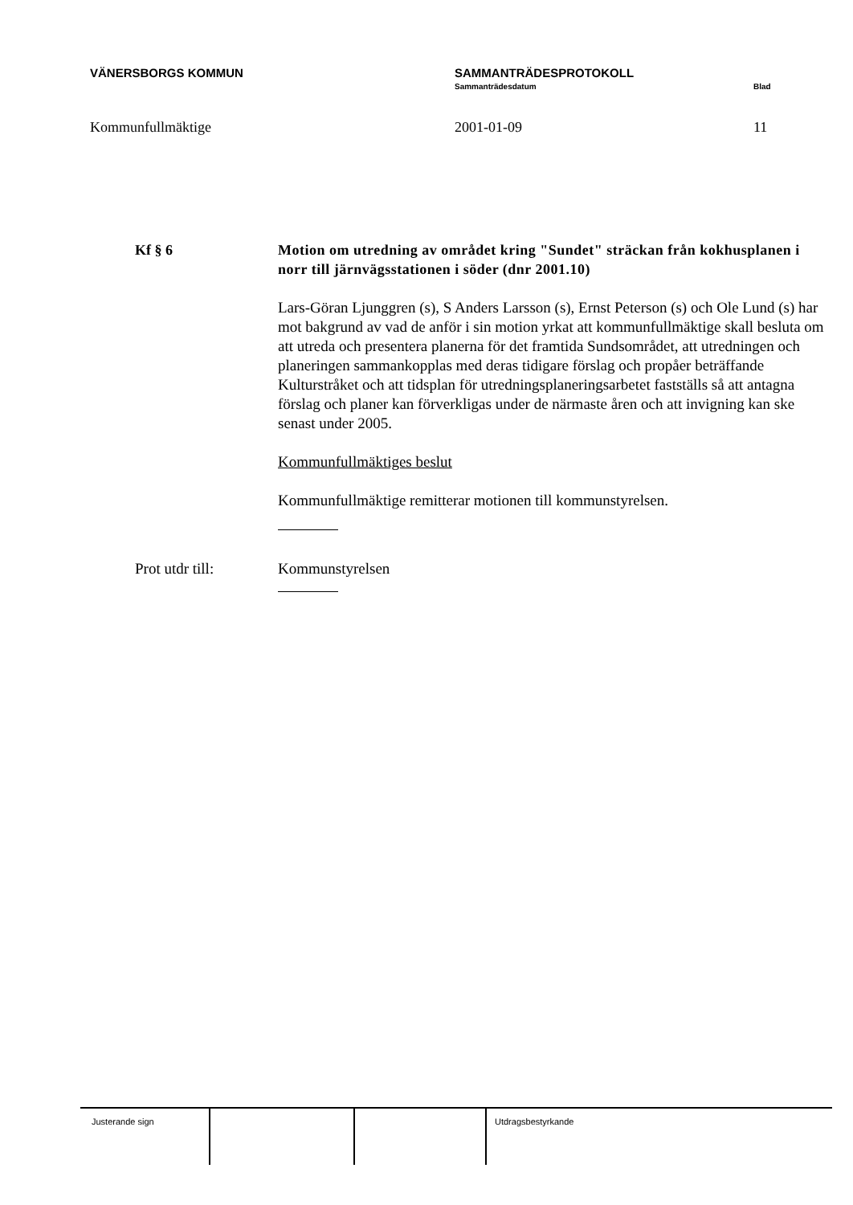VÄNERSBORGS KOMMUN SAMMANTRÄDESPROTOKOLL
Sammanträdesdatum Blad
Kommunfullmäktige 2001-01-09 11
Kf § 6 Motion om utredning av området kring "Sundet" sträckan från kokhusplanen i norr till järnvägsstationen i söder (dnr 2001.10)
Lars-Göran Ljunggren (s), S Anders Larsson (s), Ernst Peterson (s) och Ole Lund (s) har mot bakgrund av vad de anför i sin motion yrkat att kommunfullmäktige skall besluta om att utreda och presentera planerna för det framtida Sundsområdet, att utredningen och planeringen sammankopplas med deras tidigare förslag och propåer beträffande Kulturstråket och att tidsplan för utredningsplaneringsarbetet fastställs så att antagna förslag och planer kan förverkligas under de närmaste åren och att invigning kan ske senast under 2005.
Kommunfullmäktiges beslut
Kommunfullmäktige remitterar motionen till kommunstyrelsen.
Prot utdr till: Kommunstyrelsen
Justerande sign Utdragsbestyrkande